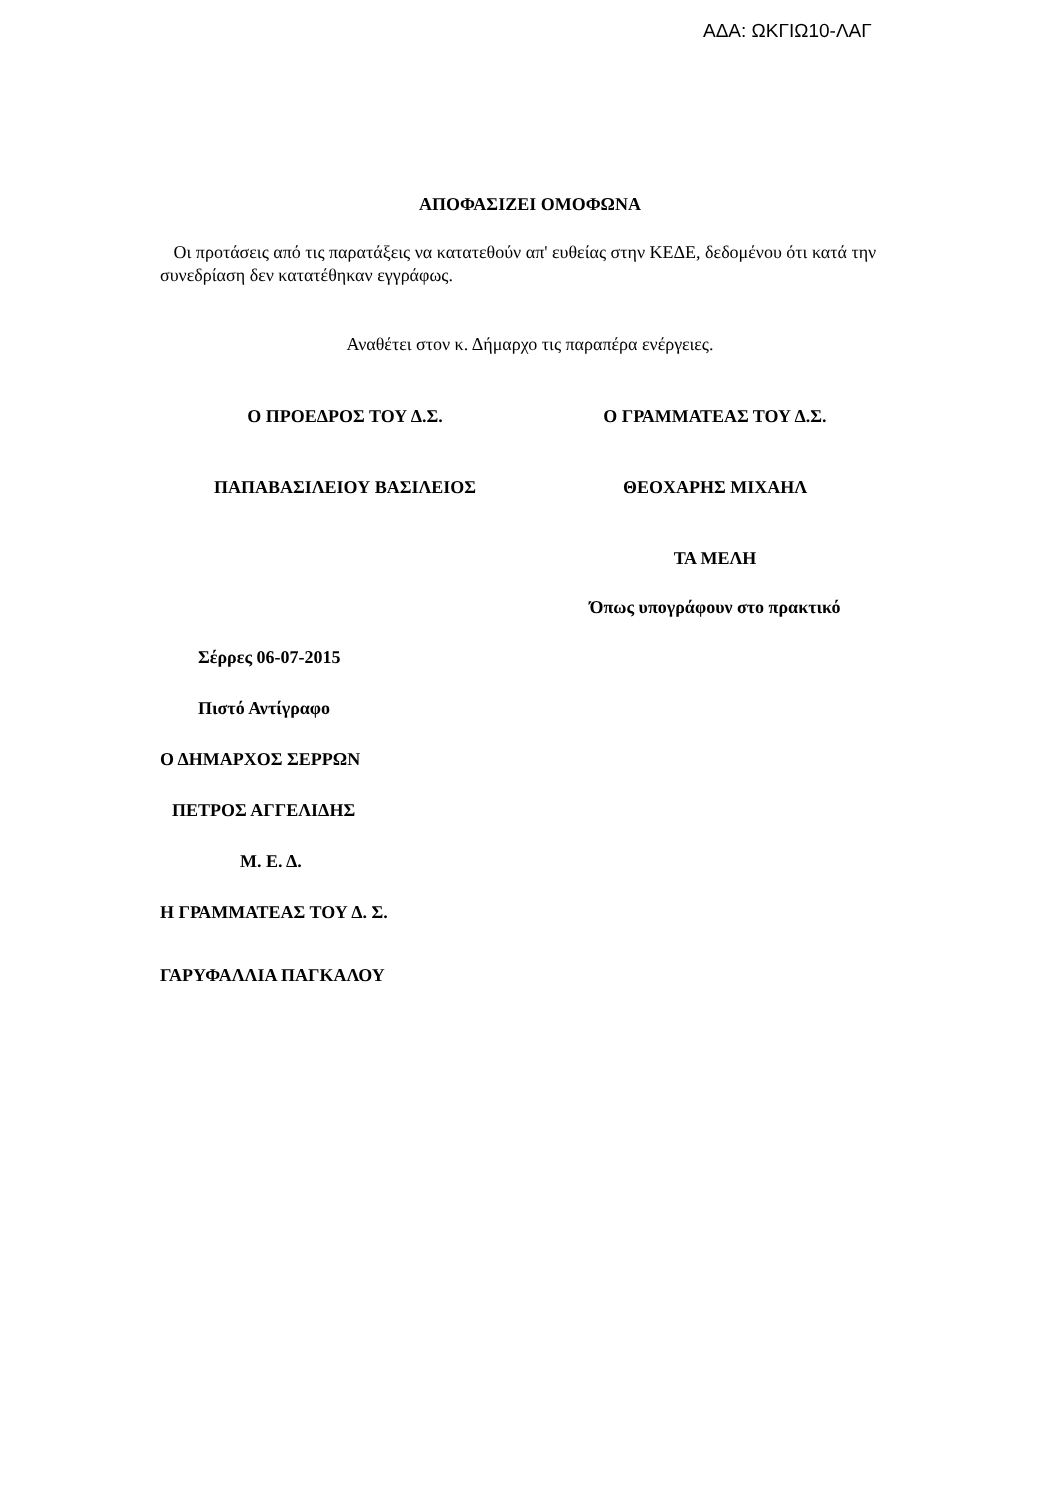ΑΔΑ: ΩΚΓΙΩ10-ΛΑΓ
ΑΠΟΦΑΣΙΖΕΙ ΟΜΟΦΩΝΑ
Οι προτάσεις από τις παρατάξεις να κατατεθούν απ' ευθείας στην ΚΕΔΕ, δεδομένου ότι κατά την συνεδρίαση δεν κατατέθηκαν εγγράφως.
Αναθέτει στον κ. Δήμαρχο τις παραπέρα ενέργειες.
Ο ΠΡΟΕΔΡΟΣ ΤΟΥ Δ.Σ. Ο ΓΡΑΜΜΑΤΕΑΣ ΤΟΥ Δ.Σ.
ΠΑΠΑΒΑΣΙΛΕΙΟΥ ΒΑΣΙΛΕΙΟΣ ΘΕΟΧΑΡΗΣ ΜΙΧΑΗΛ
ΤΑ ΜΕΛΗ
Όπως υπογράφουν στο πρακτικό
Σέρρες 06-07-2015
Πιστό Αντίγραφο
Ο ΔΗΜΑΡΧΟΣ ΣΕΡΡΩΝ
ΠΕΤΡΟΣ ΑΓΓΕΛΙΔΗΣ
Μ. Ε. Δ.
Η ΓΡΑΜΜΑΤΕΑΣ ΤΟΥ Δ. Σ.
ΓΑΡΥΦΑΛΛΙΑ ΠΑΓΚΑΛΟΥ